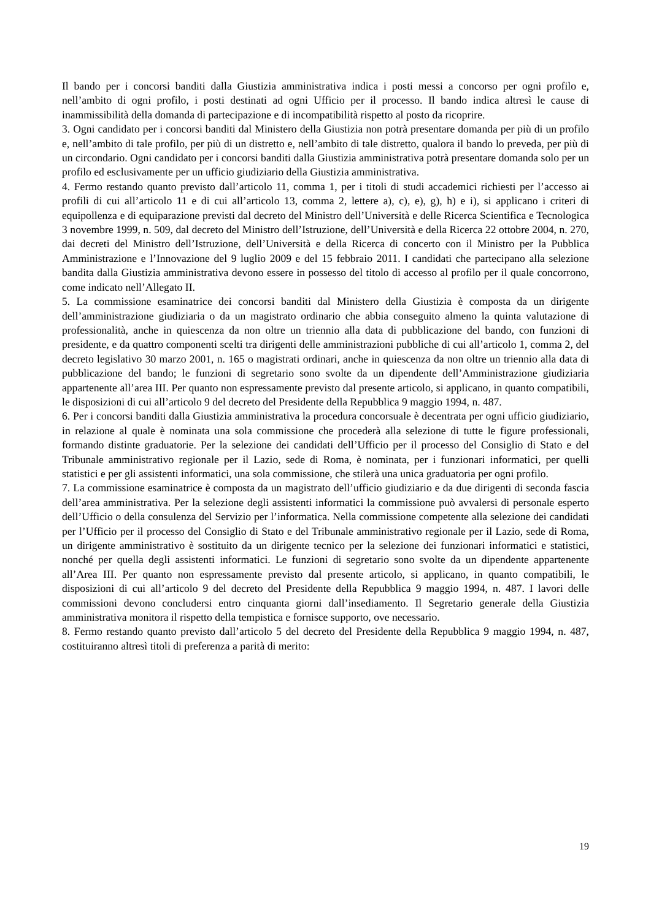Il bando per i concorsi banditi dalla Giustizia amministrativa indica i posti messi a concorso per ogni profilo e, nell’ambito di ogni profilo, i posti destinati ad ogni Ufficio per il processo. Il bando indica altresì le cause di inammissibilità della domanda di partecipazione e di incompatibilità rispetto al posto da ricoprire.
3. Ogni candidato per i concorsi banditi dal Ministero della Giustizia non potrà presentare domanda per più di un profilo e, nell’ambito di tale profilo, per più di un distretto e, nell’ambito di tale distretto, qualora il bando lo preveda, per più di un circondario. Ogni candidato per i concorsi banditi dalla Giustizia amministrativa potrà presentare domanda solo per un profilo ed esclusivamente per un ufficio giudiziario della Giustizia amministrativa.
4. Fermo restando quanto previsto dall’articolo 11, comma 1, per i titoli di studi accademici richiesti per l’accesso ai profili di cui all’articolo 11 e di cui all’articolo 13, comma 2, lettere a), c), e), g), h) e i), si applicano i criteri di equipollenza e di equiparazione previsti dal decreto del Ministro dell’Università e delle Ricerca Scientifica e Tecnologica 3 novembre 1999, n. 509, dal decreto del Ministro dell’Istruzione, dell’Università e della Ricerca 22 ottobre 2004, n. 270, dai decreti del Ministro dell’Istruzione, dell’Università e della Ricerca di concerto con il Ministro per la Pubblica Amministrazione e l’Innovazione del 9 luglio 2009 e del 15 febbraio 2011. I candidati che partecipano alla selezione bandita dalla Giustizia amministrativa devono essere in possesso del titolo di accesso al profilo per il quale concorrono, come indicato nell’Allegato II.
5. La commissione esaminatrice dei concorsi banditi dal Ministero della Giustizia è composta da un dirigente dell’amministrazione giudiziaria o da un magistrato ordinario che abbia conseguito almeno la quinta valutazione di professionalità, anche in quiescenza da non oltre un triennio alla data di pubblicazione del bando, con funzioni di presidente, e da quattro componenti scelti tra dirigenti delle amministrazioni pubbliche di cui all’articolo 1, comma 2, del decreto legislativo 30 marzo 2001, n. 165 o magistrati ordinari, anche in quiescenza da non oltre un triennio alla data di pubblicazione del bando; le funzioni di segretario sono svolte da un dipendente dell’Amministrazione giudiziaria appartenente all’area III. Per quanto non espressamente previsto dal presente articolo, si applicano, in quanto compatibili, le disposizioni di cui all’articolo 9 del decreto del Presidente della Repubblica 9 maggio 1994, n. 487.
6. Per i concorsi banditi dalla Giustizia amministrativa la procedura concorsuale è decentrata per ogni ufficio giudiziario, in relazione al quale è nominata una sola commissione che procederà alla selezione di tutte le figure professionali, formando distinte graduatorie. Per la selezione dei candidati dell’Ufficio per il processo del Consiglio di Stato e del Tribunale amministrativo regionale per il Lazio, sede di Roma, è nominata, per i funzionari informatici, per quelli statistici e per gli assistenti informatici, una sola commissione, che stilerà una unica graduatoria per ogni profilo.
7. La commissione esaminatrice è composta da un magistrato dell’ufficio giudiziario e da due dirigenti di seconda fascia dell’area amministrativa. Per la selezione degli assistenti informatici la commissione può avvalersi di personale esperto dell’Ufficio o della consulenza del Servizio per l’informatica. Nella commissione competente alla selezione dei candidati per l’Ufficio per il processo del Consiglio di Stato e del Tribunale amministrativo regionale per il Lazio, sede di Roma, un dirigente amministrativo è sostituito da un dirigente tecnico per la selezione dei funzionari informatici e statistici, nonché per quella degli assistenti informatici. Le funzioni di segretario sono svolte da un dipendente appartenente all’Area III. Per quanto non espressamente previsto dal presente articolo, si applicano, in quanto compatibili, le disposizioni di cui all’articolo 9 del decreto del Presidente della Repubblica 9 maggio 1994, n. 487. I lavori delle commissioni devono concludersi entro cinquanta giorni dall’insediamento. Il Segretario generale della Giustizia amministrativa monitora il rispetto della tempistica e fornisce supporto, ove necessario.
8. Fermo restando quanto previsto dall’articolo 5 del decreto del Presidente della Repubblica 9 maggio 1994, n. 487, costituiranno altresì titoli di preferenza a parità di merito:
19